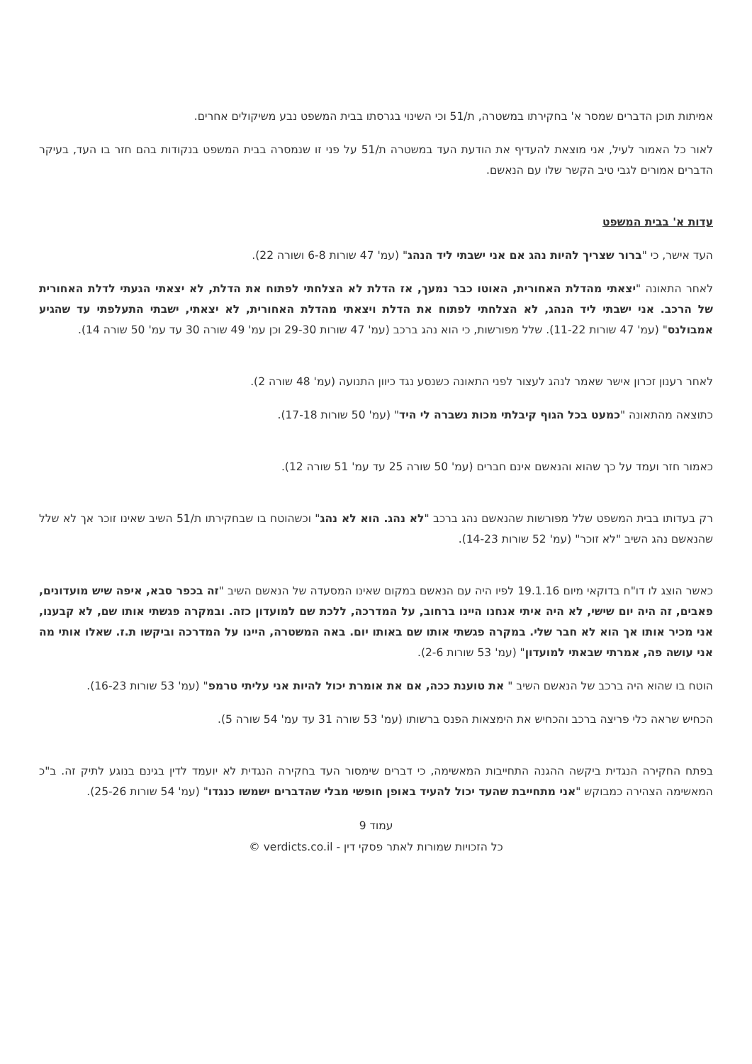אמיתות תוכן הדברים שמסר א' בחקירתו במשטרה, ת/51 וכי השינוי בגרסתו בבית המשפט נבע משיקולים אחרים.
לאור כל האמור לעיל, אני מוצאת להעדיף את הודעת העד במשטרה ת/51 על פני זו שנמסרה בבית המשפט בנקודות בהם חזר בו העד, בעיקר הדברים אמורים לגבי טיב הקשר שלו עם הנאשם.
עדות א' בבית המשפט
העד אישר, כי "ברור שצריך להיות נהג אם אני ישבתי ליד הנהג" (עמ' 47 שורות 6-8 ושורה 22).
לאחר התאונה "יצאתי מהדלת האחורית, האוטו כבר נמעך, אז הדלת לא הצלחתי לפתוח את הדלת, לא יצאתי הגעתי לדלת האחורית של הרכב. אני ישבתי ליד הנהג, לא הצלחתי לפתוח את הדלת ויצאתי מהדלת האחורית, לא יצאתי, ישבתי התעלפתי עד שהגיע אמבולנס" (עמ' 47 שורות 11-22). שלל מפורשות, כי הוא נהג ברכב (עמ' 47 שורות 29-30 וכן עמ' 49 שורה 30 עד עמ' 50 שורה 14).
לאחר רענון זכרון אישר שאמר לנהג לעצור לפני התאונה כשנסע נגד כיוון התנועה (עמ' 48 שורה 2).
כתוצאה מהתאונה "כמעט בכל הגוף קיבלתי מכות נשברה לי היד" (עמ' 50 שורות 17-18).
כאמור חזר ועמד על כך שהוא והנאשם אינם חברים (עמ' 50 שורה 25 עד עמ' 51 שורה 12).
רק בעדותו בבית המשפט שלל מפורשות שהנאשם נהג ברכב "לא נהג. הוא לא נהג" וכשהוטח בו שבחקירתו ת/51 השיב שאינו זוכר אך לא שלל שהנאשם נהג השיב "לא זוכר" (עמ' 52 שורות 14-23).
כאשר הוצג לו דו"ח בדוקאי מיום 19.1.16 לפיו היה עם הנאשם במקום שאינו המסעדה של הנאשם השיב "זה בכפר סבא, איפה שיש מועדונים, פאבים, זה היה יום שישי, לא היה איתי אנחנו היינו ברחוב, על המדרכה, ללכת שם למועדון כזה. ובמקרה פגשתי אותו שם, לא קבענו, אני מכיר אותו אך הוא לא חבר שלי. במקרה פגשתי אותו שם באותו יום. באה המשטרה, היינו על המדרכה וביקשו ת.ז. שאלו אותי מה אני עושה פה, אמרתי שבאתי למועדון" (עמ' 53 שורות 2-6).
הוטח בו שהוא היה ברכב של הנאשם השיב " את טוענת ככה, אם את אומרת יכול להיות אני עליתי טרמפ" (עמ' 53 שורות 16-23).
הכחיש שראה כלי פריצה ברכב והכחיש את הימצאות הפנס ברשותו (עמ' 53 שורה 31 עד עמ' 54 שורה 5).
בפתח החקירה הנגדית ביקשה ההגנה התחייבות המאשימה, כי דברים שימסור העד בחקירה הנגדית לא יועמד לדין בגינם בנוגע לתיק זה. ב"כ המאשימה הצהירה כמבוקש "אני מתחייבת שהעד יכול להעיד באופן חופשי מבלי שהדברים ישמשו כנגדו" (עמ' 54 שורות 25-26).
עמוד 9
כל הזכויות שמורות לאתר פסקי דין - verdicts.co.il ©